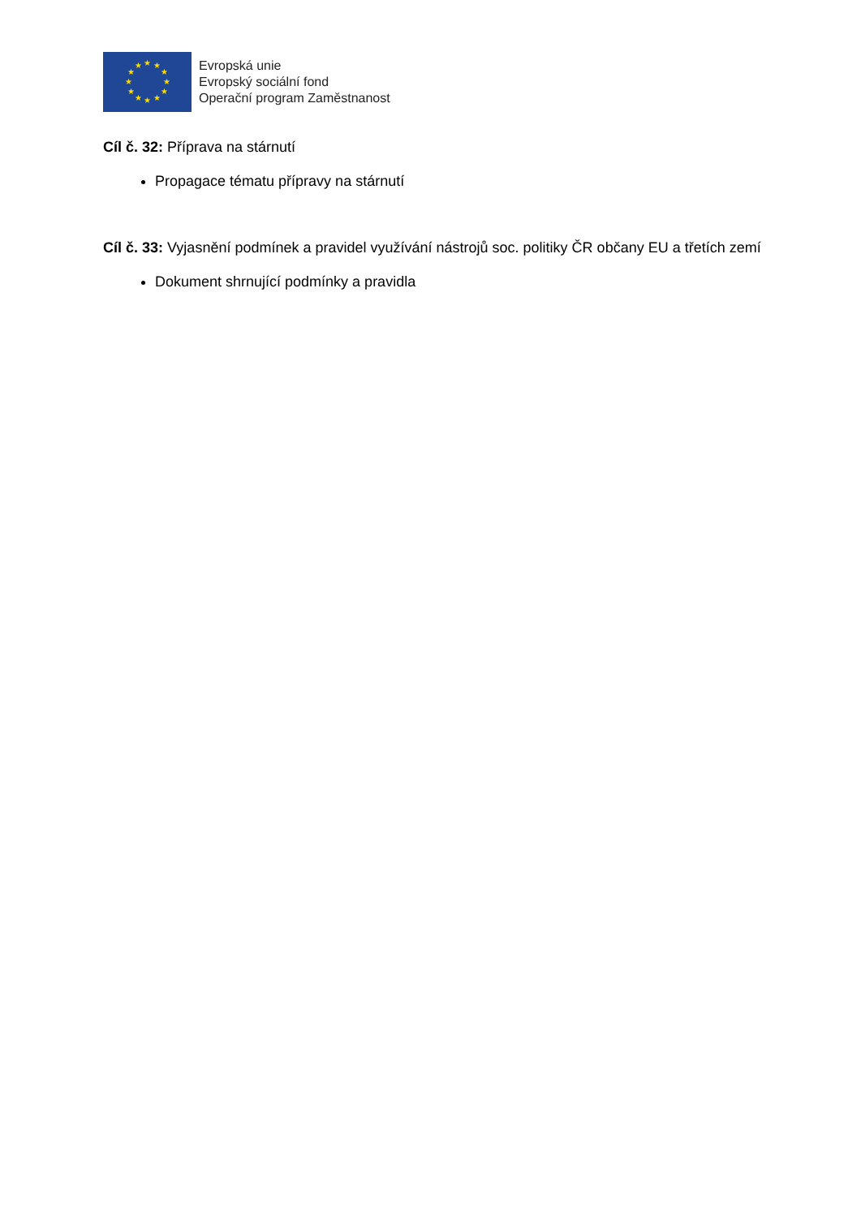★
★
★
★
★
★
★
★
★
★
★
★
Evropská unie
Evropský sociální fond
Operační program Zaměstnanost
Cíl č. 32: Příprava na stárnutí
Propagace tématu přípravy na stárnutí
Cíl č. 33: Vyjasnění podmínek a pravidel využívání nástrojů soc. politiky ČR občany EU a třetích zemí
Dokument shrnující podmínky a pravidla